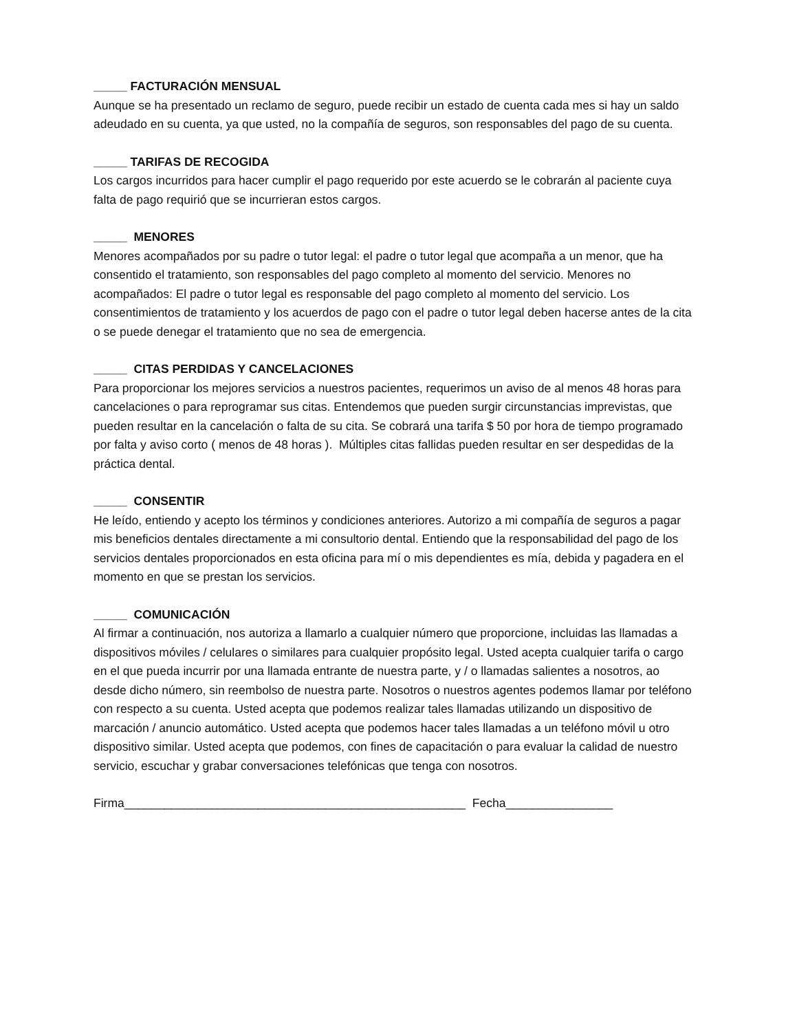_____ FACTURACIÓN MENSUAL
Aunque se ha presentado un reclamo de seguro, puede recibir un estado de cuenta cada mes si hay un saldo adeudado en su cuenta, ya que usted, no la compañía de seguros, son responsables del pago de su cuenta.
_____ TARIFAS DE RECOGIDA
Los cargos incurridos para hacer cumplir el pago requerido por este acuerdo se le cobrarán al paciente cuya falta de pago requirió que se incurrieran estos cargos.
_____ MENORES
Menores acompañados por su padre o tutor legal: el padre o tutor legal que acompaña a un menor, que ha consentido el tratamiento, son responsables del pago completo al momento del servicio. Menores no acompañados: El padre o tutor legal es responsable del pago completo al momento del servicio. Los consentimientos de tratamiento y los acuerdos de pago con el padre o tutor legal deben hacerse antes de la cita o se puede denegar el tratamiento que no sea de emergencia.
_____ CITAS PERDIDAS Y CANCELACIONES
Para proporcionar los mejores servicios a nuestros pacientes, requerimos un aviso de al menos 48 horas para cancelaciones o para reprogramar sus citas. Entendemos que pueden surgir circunstancias imprevistas, que pueden resultar en la cancelación o falta de su cita. Se cobrará una tarifa $ 50 por hora de tiempo programado por falta y aviso corto ( menos de 48 horas ). Múltiples citas fallidas pueden resultar en ser despedidas de la práctica dental.
_____ CONSENTIR
He leído, entiendo y acepto los términos y condiciones anteriores. Autorizo a mi compañía de seguros a pagar mis beneficios dentales directamente a mi consultorio dental. Entiendo que la responsabilidad del pago de los servicios dentales proporcionados en esta oficina para mí o mis dependientes es mía, debida y pagadera en el momento en que se prestan los servicios.
_____ COMUNICACIÓN
Al firmar a continuación, nos autoriza a llamarlo a cualquier número que proporcione, incluidas las llamadas a dispositivos móviles / celulares o similares para cualquier propósito legal. Usted acepta cualquier tarifa o cargo en el que pueda incurrir por una llamada entrante de nuestra parte, y / o llamadas salientes a nosotros, ao desde dicho número, sin reembolso de nuestra parte. Nosotros o nuestros agentes podemos llamar por teléfono con respecto a su cuenta. Usted acepta que podemos realizar tales llamadas utilizando un dispositivo de marcación / anuncio automático. Usted acepta que podemos hacer tales llamadas a un teléfono móvil u otro dispositivo similar. Usted acepta que podemos, con fines de capacitación o para evaluar la calidad de nuestro servicio, escuchar y grabar conversaciones telefónicas que tenga con nosotros.
Firma___________________________________________________ Fecha________________